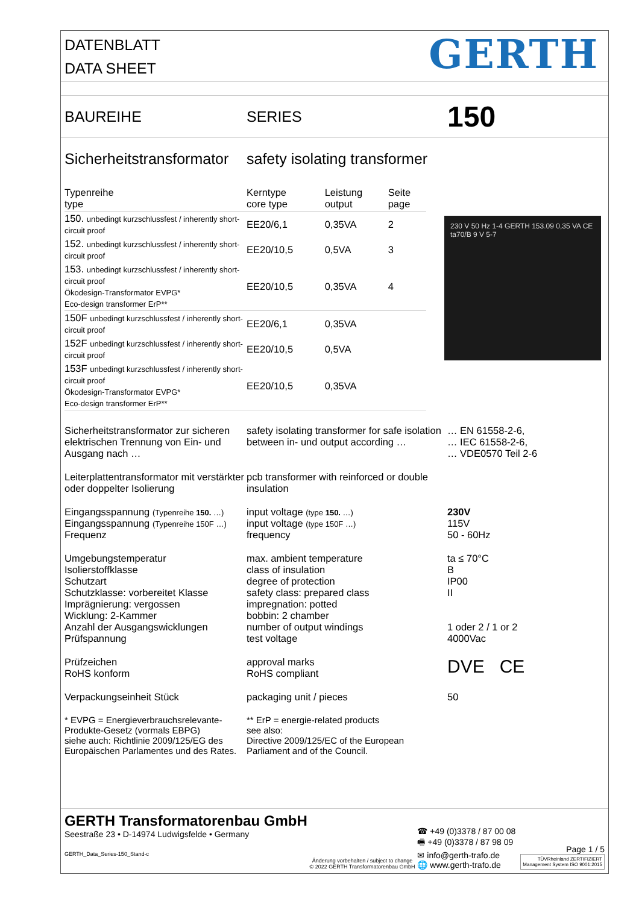DATENBLATT
DATA SHEET
GERTH
BAUREIHE SERIES
150
Sicherheitstransformator
safety isolating transformer
| Typenreihe type | Kerntype core type | Leistung output | Seite page |
| --- | --- | --- | --- |
| 150. unbedingt kurzschlussfest / inherently short-circuit proof | EE20/6,1 | 0,35VA | 2 |
| 152. unbedingt kurzschlussfest / inherently short-circuit proof | EE20/10,5 | 0,5VA | 3 |
| 153. unbedingt kurzschlussfest / inherently short-circuit proof Ökodesign-Transformator EVPG* Eco-design transformer ErP** | EE20/10,5 | 0,35VA | 4 |
| 150F unbedingt kurzschlussfest / inherently short-circuit proof | EE20/6,1 | 0,35VA | |
| 152F unbedingt kurzschlussfest / inherently short-circuit proof | EE20/10,5 | 0,5VA | |
| 153F unbedingt kurzschlussfest / inherently short-circuit proof Ökodesign-Transformator EVPG* Eco-design transformer ErP** | EE20/10,5 | 0,35VA | |
230 V 50 Hz 1-4 GERTH 153.09 0,35 VA CE ta70/B 9 V 5-7
Sicherheitstransformator zur sicheren elektrischen Trennung von Ein- und Ausgang nach …
safety isolating transformer for safe isolation between in- und output according …
… EN 61558-2-6,
… IEC 61558-2-6,
… VDE0570 Teil 2-6
Leiterplattentransformator mit verstärkter oder doppelter Isolierung
pcb transformer with reinforced or double insulation
Eingangsspannung (Typenreihe 150. …)
Eingangsspannung (Typenreihe 150F …)
Frequenz
input voltage (type 150. …)
input voltage (type 150F …)
frequency
230V
115V
50 - 60Hz
Umgebungstemperatur
Isolierstoffklasse
Schutzart
Schutzklasse: vorbereitet Klasse
Imprägnierung: vergossen
Wicklung: 2-Kammer
Anzahl der Ausgangswicklungen
Prüfspannung
max. ambient temperature
class of insulation
degree of protection
safety class: prepared class
impregnation: potted
bobbin: 2 chamber
number of output windings
test voltage
ta ≤ 70°C
B
IP00
II
1 oder 2 / 1 or 2
4000Vac
Prüfzeichen
RoHS konform
approval marks
RoHS compliant
DVE CE
Verpackungseinheit Stück packaging unit / pieces 50
* EVPG = Energieverbrauchsrelevante-Produkte-Gesetz (vormals EBPG)
siehe auch: Richtlinie 2009/125/EG des Europäischen Parlamentes und des Rates.
** ErP = energie-related products
see also:
Directive 2009/125/EC of the European Parliament and of the Council.
GERTH Transformatorenbau GmbH
Seestraße 23 • D-14974 Ludwigsfelde • Germany
GERTH_Data_Series-150_Stand-c
Änderung vorbehalten / subject to change
© 2022 GERTH Transformatorenbau GmbH
☎ +49 (0)3378 / 87 00 08
🖷 +49 (0)3378 / 87 98 09
✉ info@gerth-trafo.de
🌐 www.gerth-trafo.de
Page 1 / 5
TÜVRheinland ZERTIFIZIERT
Management System ISO 9001:2015